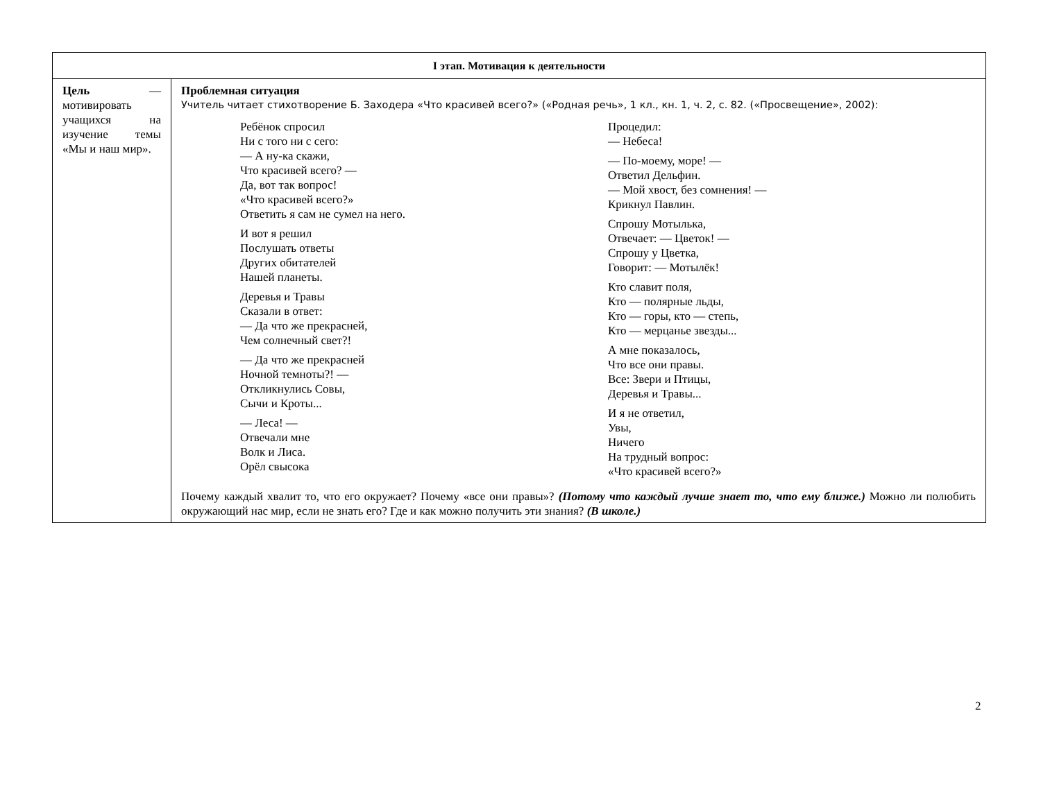| I этап. Мотивация к деятельности | |
| --- | --- |
| Цель — мотивировать учащихся на изучение темы «Мы и наш мир». | Проблемная ситуация Учитель читает стихотворение Б. Заходера «Что красивей всего?» («Родная речь», 1 кл., кн. 1, ч. 2, с. 82. («Просвещение», 2002): Ребёнок спросил Ни с того ни с сего: — А ну-ка скажи, Что красивей всего? — Да, вот так вопрос! «Что красивей всего?» Ответить я сам не сумел на него. И вот я решил Послушать ответы Других обитателей Нашей планеты. Деревья и Травы Сказали в ответ: — Да что же прекрасней, Чем солнечный свет?! — Да что же прекрасней Ночной темноты?! — Откликнулись Совы, Сычи и Кроты... — Леса! — Отвечали мне Волк и Лиса. Орёл свысока Процедил: — Небеса! — По-моему, море! — Ответил Дельфин. — Мой хвост, без сомнения! — Крикнул Павлин. Спрошу Мотылька, Отвечает: — Цветок! — Спрошу у Цветка, Говорит: — Мотылёк! Кто славит поля, Кто — полярные льды, Кто — горы, кто — степь, Кто — мерцанье звезды... А мне показалось, Что все они правы. Все: Звери и Птицы, Деревья и Травы... И я не ответил, Увы, Ничего На трудный вопрос: «Что красивей всего?» Почему каждый хвалит то, что его окружает? Почему «все они правы»? (Потому что каждый лучше знает то, что ему ближе.) Можно ли полюбить окружающий нас мир, если не знать его? Где и как можно получить эти знания? (В школе.) |
2